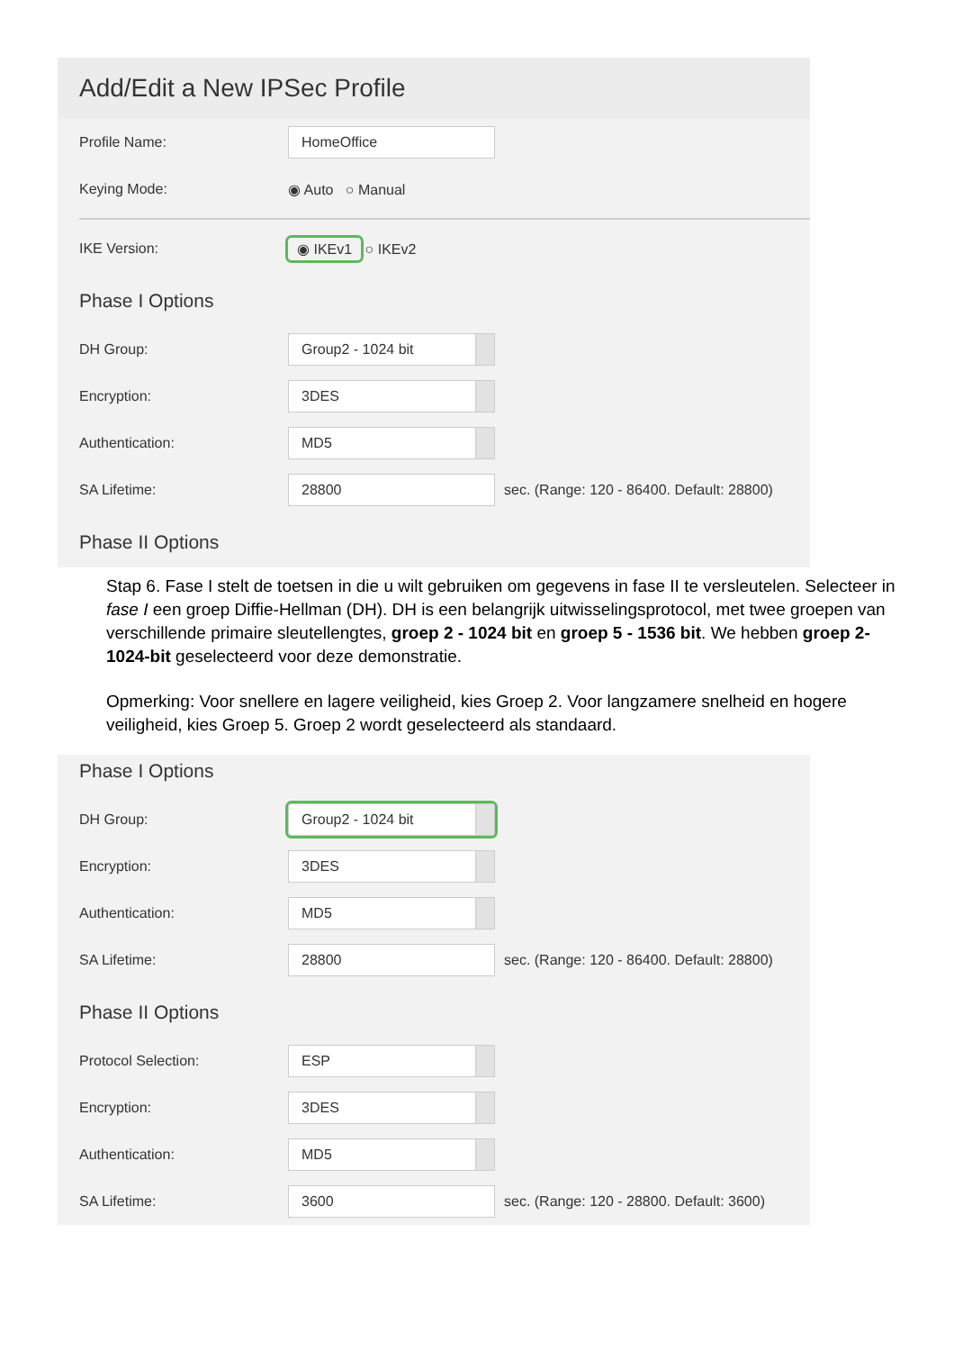Add/Edit a New IPSec Profile
Profile Name: HomeOffice
Keying Mode: ◉ Auto ○ Manual
IKE Version: ◉ IKEv1 ○ IKEv2
Phase I Options
DH Group: Group2 - 1024 bit
Encryption: 3DES
Authentication: MD5
SA Lifetime: 28800 sec. (Range: 120 - 86400. Default: 28800)
Phase II Options
Stap 6. Fase I stelt de toetsen in die u wilt gebruiken om gegevens in fase II te versleutelen. Selecteer in fase I een groep Diffie-Hellman (DH). DH is een belangrijk uitwisselingsprotocol, met twee groepen van verschillende primaire sleutellengtes, groep 2 - 1024 bit en groep 5 - 1536 bit. We hebben groep 2-1024-bit geselecteerd voor deze demonstratie.
Opmerking: Voor snellere en lagere veiligheid, kies Groep 2. Voor langzamere snelheid en hogere veiligheid, kies Groep 5. Groep 2 wordt geselecteerd als standaard.
Phase I Options
DH Group: Group2 - 1024 bit
Encryption: 3DES
Authentication: MD5
SA Lifetime: 28800 sec. (Range: 120 - 86400. Default: 28800)
Phase II Options
Protocol Selection: ESP
Encryption: 3DES
Authentication: MD5
SA Lifetime: 3600 sec. (Range: 120 - 28800. Default: 3600)